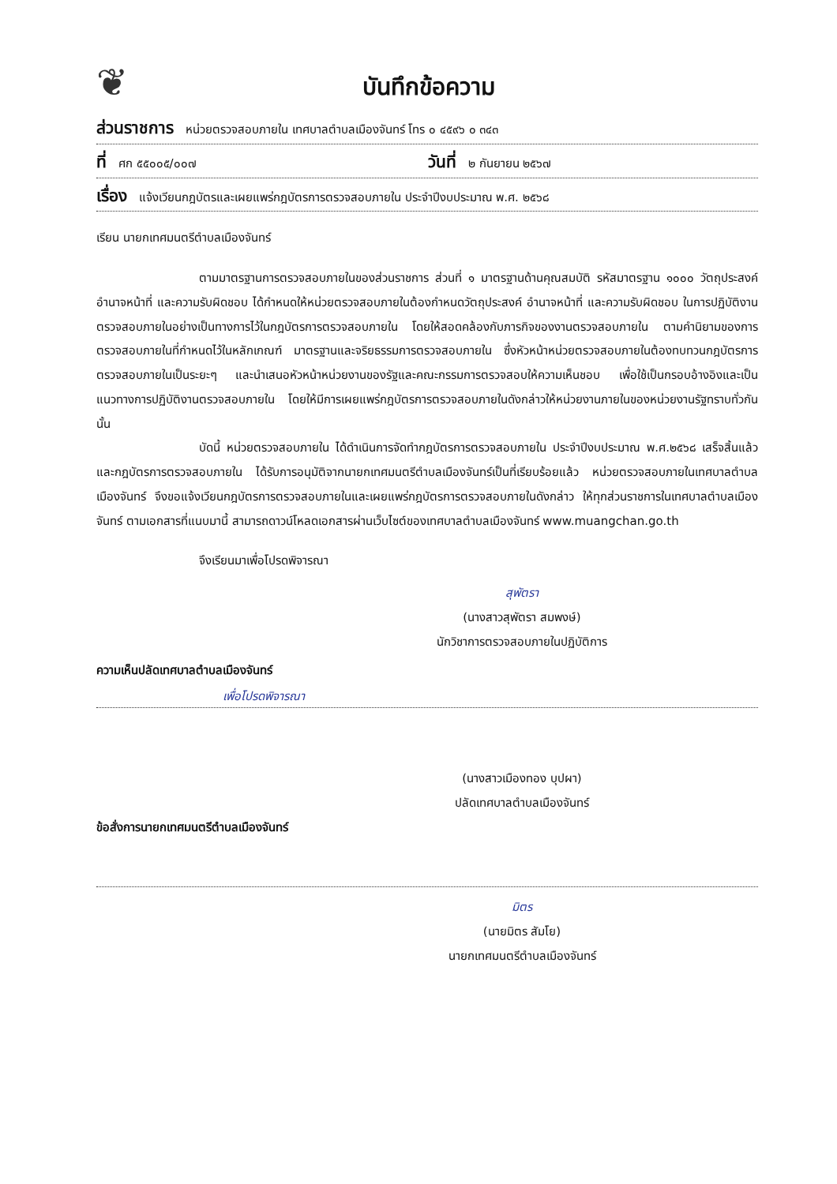❦
บันทึกข้อความ
ส่วนราชการ หน่วยตรวจสอบภายใน เทศบาลตำบลเมืองจันทร์ โทร ๐ ๔๕๙๖ ๐ ๓๔๓
ที่ ศก ๕๕๐๐๕/๐๐๗ วันที่ ๒ กันยายน ๒๕๖๗
เรื่อง แจ้งเวียนกฎบัตรและเผยแพร่กฎบัตรการตรวจสอบภายใน ประจำปีงบประมาณ พ.ศ. ๒๕๖๘
เรียน นายกเทศมนตรีตำบลเมืองจันทร์
ตามมาตรฐานการตรวจสอบภายในของส่วนราชการ ส่วนที่ ๑ มาตรฐานด้านคุณสมบัติ รหัสมาตรฐาน ๑๐๐๐ วัตถุประสงค์ อำนาจหน้าที่ และความรับผิดชอบ ได้กำหนดให้หน่วยตรวจสอบภายในต้องกำหนดวัตถุประสงค์ อำนาจหน้าที่ และความรับผิดชอบ ในการปฏิบัติงานตรวจสอบภายในอย่างเป็นทางการไว้ในกฎบัตรการตรวจสอบภายใน โดยให้สอดคล้องกับภารกิจของงานตรวจสอบภายใน ตามคำนิยามของการตรวจสอบภายในที่กำหนดไว้ในหลักเกณฑ์ มาตรฐานและจริยธรรมการตรวจสอบภายใน ซึ่งหัวหน้าหน่วยตรวจสอบภายในต้องทบทวนกฎบัตรการตรวจสอบภายในเป็นระยะๆ และนำเสนอหัวหน้าหน่วยงานของรัฐและคณะกรรมการตรวจสอบให้ความเห็นชอบ เพื่อใช้เป็นกรอบอ้างอิงและเป็นแนวทางการปฏิบัติงานตรวจสอบภายใน โดยให้มีการเผยแพร่กฎบัตรการตรวจสอบภายในดังกล่าวให้หน่วยงานภายในของหน่วยงานรัฐทราบทั่วกัน นั้น
บัดนี้ หน่วยตรวจสอบภายใน ได้ดำเนินการจัดทำกฎบัตรการตรวจสอบภายใน ประจำปีงบประมาณ พ.ศ.๒๕๖๘ เสร็จสิ้นแล้ว และกฎบัตรการตรวจสอบภายใน ได้รับการอนุมัติจากนายกเทศมนตรีตำบลเมืองจันทร์เป็นที่เรียบร้อยแล้ว หน่วยตรวจสอบภายในเทศบาลตำบลเมืองจันทร์ จึงขอแจ้งเวียนกฎบัตรการตรวจสอบภายในและเผยแพร่กฎบัตรการตรวจสอบภายในดังกล่าว ให้ทุกส่วนราชการในเทศบาลตำบลเมืองจันทร์ ตามเอกสารที่แนบมานี้ สามารถดาวน์โหลดเอกสารผ่านเว็บไซต์ของเทศบาลตำบลเมืองจันทร์ www.muangchan.go.th
จึงเรียนมาเพื่อโปรดพิจารณา
สุพัตรา
(นางสาวสุพัตรา สมพงษ์)
นักวิชาการตรวจสอบภายในปฏิบัติการ
ความเห็นปลัดเทศบาลตำบลเมืองจันทร์
เพื่อโปรดพิจารณา
(นางสาวเมืองทอง บุปผา)
ปลัดเทศบาลตำบลเมืองจันทร์
ข้อสั่งการนายกเทศมนตรีตำบลเมืองจันทร์
มิตร
(นายมิตร สัมโย)
นายกเทศมนตรีตำบลเมืองจันทร์